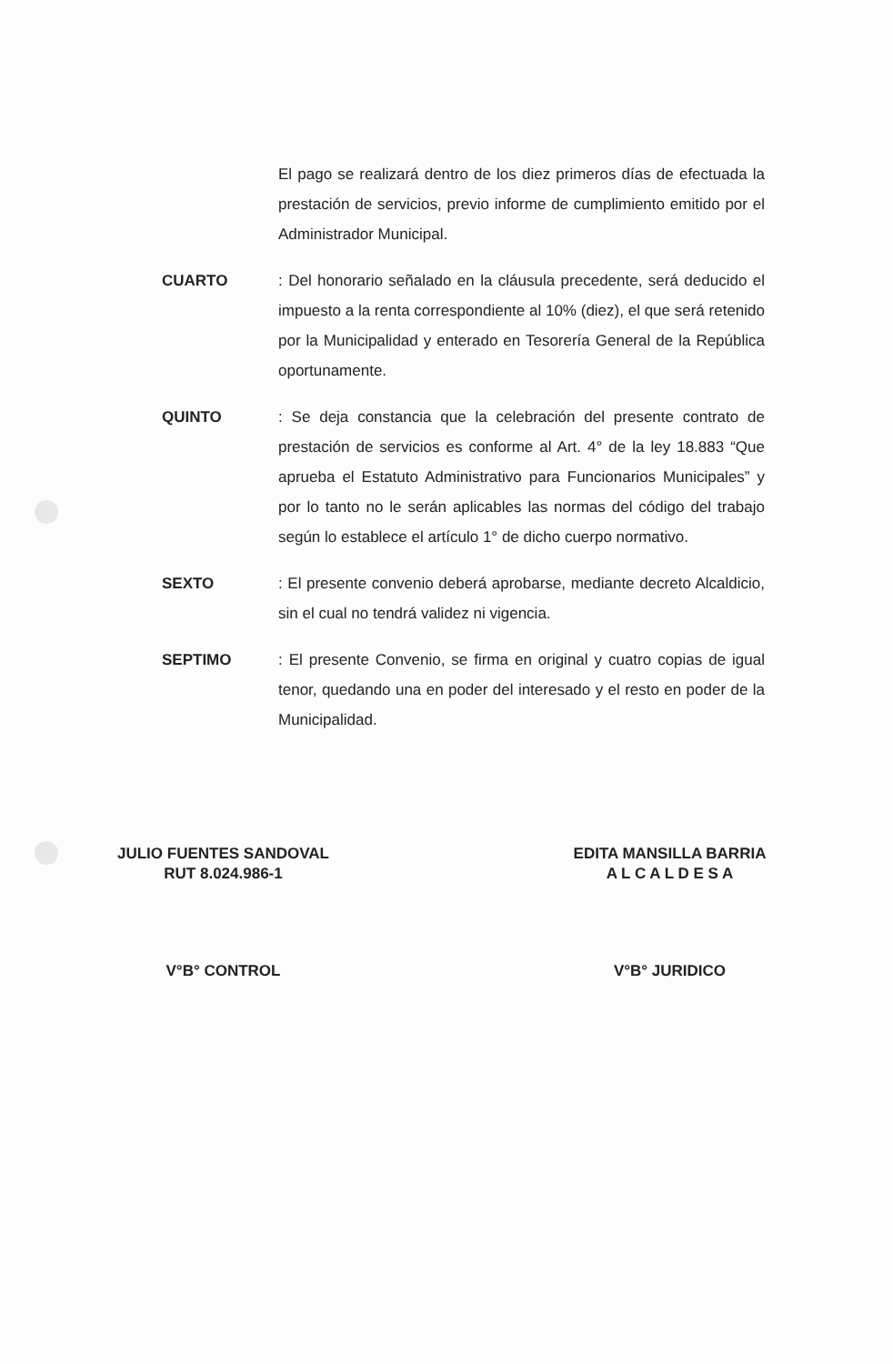El pago se realizará dentro de los diez primeros días de efectuada la prestación de servicios, previo informe de cumplimiento emitido por el Administrador Municipal.
CUARTO : Del honorario señalado en la cláusula precedente, será deducido el impuesto a la renta correspondiente al 10% (diez), el que será retenido por la Municipalidad y enterado en Tesorería General de la República oportunamente.
QUINTO : Se deja constancia que la celebración del presente contrato de prestación de servicios es conforme al Art. 4° de la ley 18.883 “Que aprueba el Estatuto Administrativo para Funcionarios Municipales” y por lo tanto no le serán aplicables las normas del código del trabajo según lo establece el artículo 1° de dicho cuerpo normativo.
SEXTO : El presente convenio deberá aprobarse, mediante decreto Alcaldicio, sin el cual no tendrá validez ni vigencia.
SEPTIMO : El presente Convenio, se firma en original y cuatro copias de igual tenor, quedando una en poder del interesado y el resto en poder de la Municipalidad.
JULIO FUENTES SANDOVAL
RUT 8.024.986-1
EDITA MANSILLA BARRIA
A L C A L D E S A
V°B° CONTROL V°B° JURIDICO